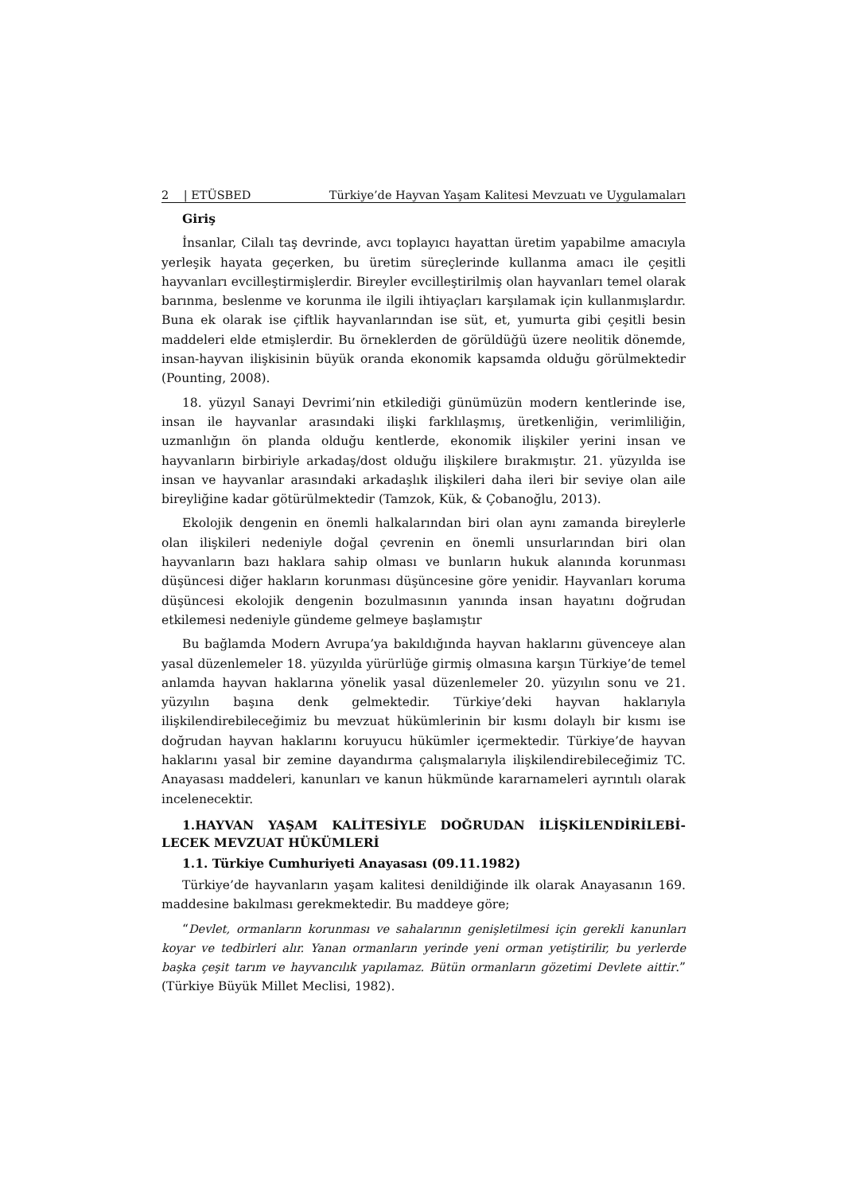2 | ETÜSBED Türkiye’de Hayvan Yaşam Kalitesi Mevzuatı ve Uygulamaları
Giriş
İnsanlar, Cilalı taş devrinde, avcı toplayıcı hayattan üretim yapabilme amacıyla yerleşik hayata geçerken, bu üretim süreçlerinde kullanma amacı ile çeşitli hayvanları evcilleştirmişlerdir. Bireyler evcilleştirilmiş olan hayvanları temel olarak barınma, beslenme ve korunma ile ilgili ihtiyaçları karşılamak için kullanmışlardır. Buna ek olarak ise çiftlik hayvanlarından ise süt, et, yumurta gibi çeşitli besin maddeleri elde etmişlerdir. Bu örneklerden de görüldüğü üzere neolitik dönemde, insan-hayvan ilişkisinin büyük oranda ekonomik kapsamda olduğu görülmektedir (Pounting, 2008).
18. yüzyıl Sanayi Devrimi’nin etkilediği günümüzün modern kentlerinde ise, insan ile hayvanlar arasındaki ilişki farklılaşmış, üretkenliğin, verimliliğin, uzmanlığın ön planda olduğu kentlerde, ekonomik ilişkiler yerini insan ve hayvanların birbiriyle arkadaş/dost olduğu ilişkilere bırakmıştır. 21. yüzyılda ise insan ve hayvanlar arasındaki arkadaşlık ilişkileri daha ileri bir seviye olan aile bireyliğine kadar götürülmektedir (Tamzok, Kük, & Çobanoğlu, 2013).
Ekolojik dengenin en önemli halkalarından biri olan aynı zamanda bireylerle olan ilişkileri nedeniyle doğal çevrenin en önemli unsurlarından biri olan hayvanların bazı haklara sahip olması ve bunların hukuk alanında korunması düşüncesi diğer hakların korunması düşüncesine göre yenidir. Hayvanları koruma düşüncesi ekolojik dengenin bozulmasının yanında insan hayatını doğrudan etkilemesi nedeniyle gündeme gelmeye başlamıştır
Bu bağlamda Modern Avrupa’ya bakıldığında hayvan haklarını güvenceye alan yasal düzenlemeler 18. yüzyılda yürürlüğe girmiş olmasına karşın Türkiye’de temel anlamda hayvan haklarına yönelik yasal düzenlemeler 20. yüzyılın sonu ve 21. yüzyılın başına denk gelmektedir. Türkiye’deki hayvan haklarıyla ilişkilendirebileceğimiz bu mevzuat hükümlerinin bir kısmı dolaylı bir kısmı ise doğrudan hayvan haklarını koruyucu hükümler içermektedir. Türkiye’de hayvan haklarını yasal bir zemine dayandırma çalışmalarıyla ilişkilendirebileceğimiz TC. Anayasası maddeleri, kanunları ve kanun hükmünde kararnameleri ayrıntılı olarak incelenecektir.
1.HAYVAN YAŞAM KALİTESİYLE DOĞRUDAN İLİŞKİLENDİRİLEBİ-LECEK MEVZUAT HÜKÜMLERİ
1.1. Türkiye Cumhuriyeti Anayasası (09.11.1982)
Türkiye’de hayvanların yaşam kalitesi denildiğinde ilk olarak Anayasanın 169. maddesine bakılması gerekmektedir. Bu maddeye göre;
“Devlet, ormanların korunması ve sahalarının genişletilmesi için gerekli kanunları koyar ve tedbirleri alır. Yanan ormanların yerinde yeni orman yetiştirilir, bu yerlerde başka çeşit tarım ve hayvancılık yapılamaz. Bütün ormanların gözetimi Devlete aittir.” (Türkiye Büyük Millet Meclisi, 1982).